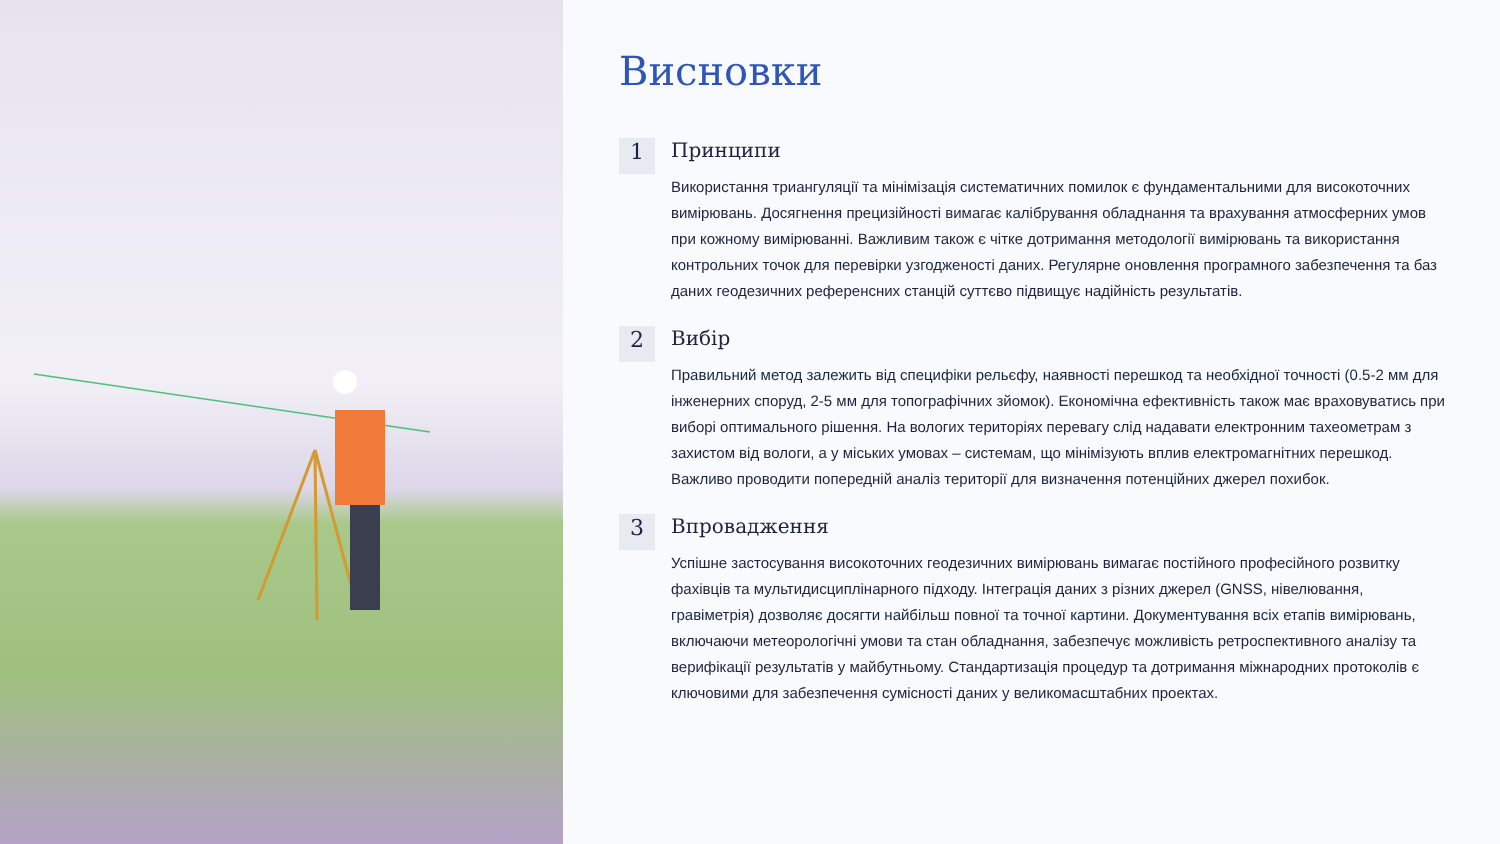Висновки
1
Принципи
Використання триангуляції та мінімізація систематичних помилок є фундаментальними для високоточних вимірювань. Досягнення прецизійності вимагає калібрування обладнання та врахування атмосферних умов при кожному вимірюванні. Важливим також є чітке дотримання методології вимірювань та використання контрольних точок для перевірки узгодженості даних. Регулярне оновлення програмного забезпечення та баз даних геодезичних референсних станцій суттєво підвищує надійність результатів.
2
Вибір
Правильний метод залежить від специфіки рельєфу, наявності перешкод та необхідної точності (0.5-2 мм для інженерних споруд, 2-5 мм для топографічних зйомок). Економічна ефективність також має враховуватись при виборі оптимального рішення. На вологих територіях перевагу слід надавати електронним тахеометрам з захистом від вологи, а у міських умовах – системам, що мінімізують вплив електромагнітних перешкод. Важливо проводити попередній аналіз території для визначення потенційних джерел похибок.
3
Впровадження
Успішне застосування високоточних геодезичних вимірювань вимагає постійного професійного розвитку фахівців та мультидисциплінарного підходу. Інтеграція даних з різних джерел (GNSS, нівелювання, гравіметрія) дозволяє досягти найбільш повної та точної картини. Документування всіх етапів вимірювань, включаючи метеорологічні умови та стан обладнання, забезпечує можливість ретроспективного аналізу та верифікації результатів у майбутньому. Стандартизація процедур та дотримання міжнародних протоколів є ключовими для забезпечення сумісності даних у великомасштабних проектах.